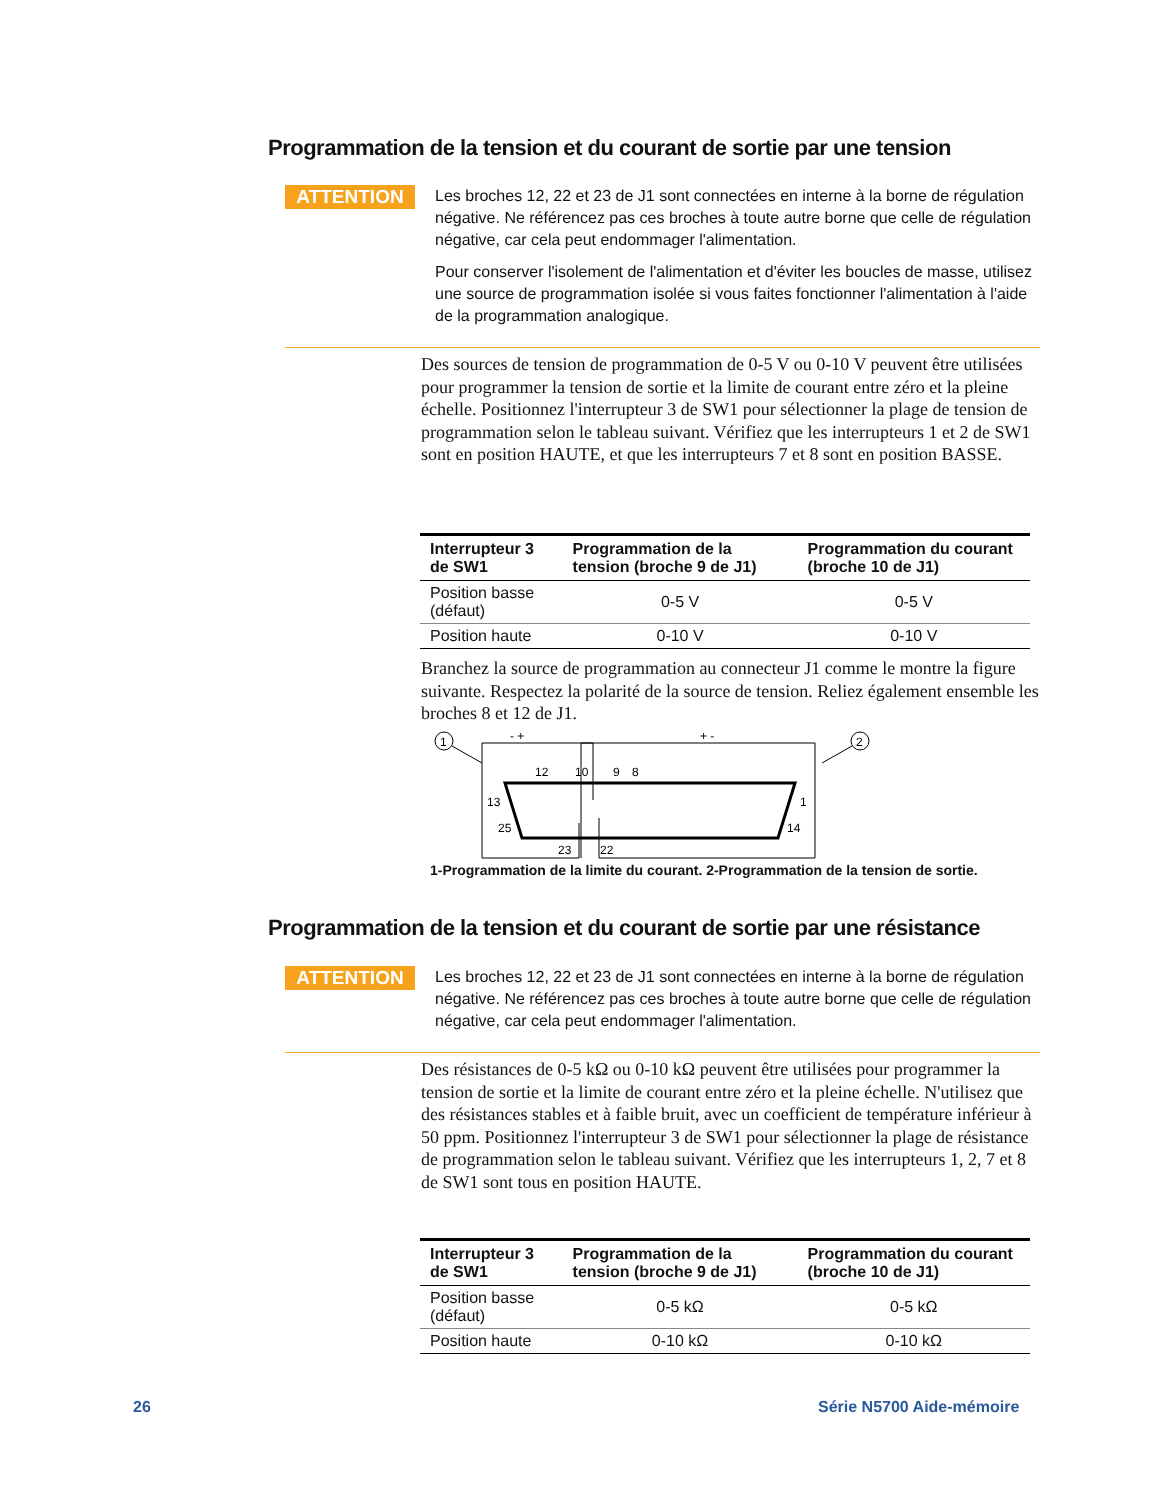Programmation de la tension et du courant de sortie par une tension
ATTENTION
Les broches 12, 22 et 23 de J1 sont connectées en interne à la borne de régulation négative. Ne référencez pas ces broches à toute autre borne que celle de régulation négative, car cela peut endommager l'alimentation.
Pour conserver l'isolement de l'alimentation et d'éviter les boucles de masse, utilisez une source de programmation isolée si vous faites fonctionner l'alimentation à l'aide de la programmation analogique.
Des sources de tension de programmation de 0-5 V ou 0-10 V peuvent être utilisées pour programmer la tension de sortie et la limite de courant entre zéro et la pleine échelle. Positionnez l'interrupteur 3 de SW1 pour sélectionner la plage de tension de programmation selon le tableau suivant. Vérifiez que les interrupteurs 1 et 2 de SW1 sont en position HAUTE, et que les interrupteurs 7 et 8 sont en position BASSE.
| Interrupteur 3 de SW1 | Programmation de la tension (broche 9 de J1) | Programmation du courant (broche 10 de J1) |
| --- | --- | --- |
| Position basse (défaut) | 0-5 V | 0-5 V |
| Position haute | 0-10 V | 0-10 V |
Branchez la source de programmation au connecteur J1 comme le montre la figure suivante. Respectez la polarité de la source de tension. Reliez également ensemble les broches 8 et 12 de J1.
1
2
12
10
9
8
13
25
1
14
23
22
- +
+ -
1-Programmation de la limite du courant. 2-Programmation de la tension de sortie.
Programmation de la tension et du courant de sortie par une résistance
ATTENTION
Les broches 12, 22 et 23 de J1 sont connectées en interne à la borne de régulation négative. Ne référencez pas ces broches à toute autre borne que celle de régulation négative, car cela peut endommager l'alimentation.
Des résistances de 0-5 kΩ ou 0-10 kΩ peuvent être utilisées pour programmer la tension de sortie et la limite de courant entre zéro et la pleine échelle. N'utilisez que des résistances stables et à faible bruit, avec un coefficient de température inférieur à 50 ppm. Positionnez l'interrupteur 3 de SW1 pour sélectionner la plage de résistance de programmation selon le tableau suivant. Vérifiez que les interrupteurs 1, 2, 7 et 8 de SW1 sont tous en position HAUTE.
| Interrupteur 3 de SW1 | Programmation de la tension (broche 9 de J1) | Programmation du courant (broche 10 de J1) |
| --- | --- | --- |
| Position basse (défaut) | 0-5 kΩ | 0-5 kΩ |
| Position haute | 0-10 kΩ | 0-10 kΩ |
26 Série N5700 Aide-mémoire